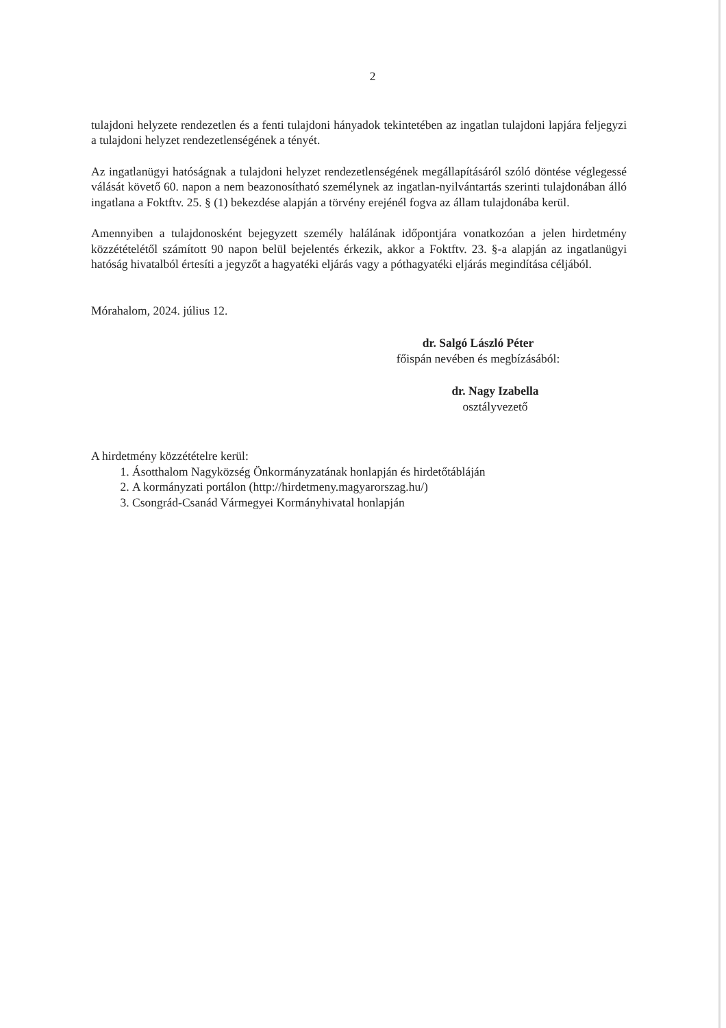2
tulajdoni helyzete rendezetlen és a fenti tulajdoni hányadok tekintetében az ingatlan tulajdoni lapjára feljegyzi a tulajdoni helyzet rendezetlenségének a tényét.
Az ingatlanügyi hatóságnak a tulajdoni helyzet rendezetlenségének megállapításáról szóló döntése véglegessé válását követő 60. napon a nem beazonosítható személynek az ingatlan-nyilvántartás szerinti tulajdonában álló ingatlana a Foktftv. 25. § (1) bekezdése alapján a törvény erejénél fogva az állam tulajdonába kerül.
Amennyiben a tulajdonosként bejegyzett személy halálának időpontjára vonatkozóan a jelen hirdetmény közzétételétől számított 90 napon belül bejelentés érkezik, akkor a Foktftv. 23. §-a alapján az ingatlanügyi hatóság hivatalból értesíti a jegyzőt a hagyatéki eljárás vagy a póthagyatéki eljárás megindítása céljából.
Mórahalom, 2024. július 12.
dr. Salgó László Péter
főispán nevében és megbízásából:
dr. Nagy Izabella
osztályvezető
A hirdetmény közzétételre kerül:
1. Ásotthalom Nagyközség Önkormányzatának honlapján és hirdetőtábláján
2. A kormányzati portálon (http://hirdetmeny.magyarorszag.hu/)
3. Csongrád-Csanád Vármegyei Kormányhivatal honlapján